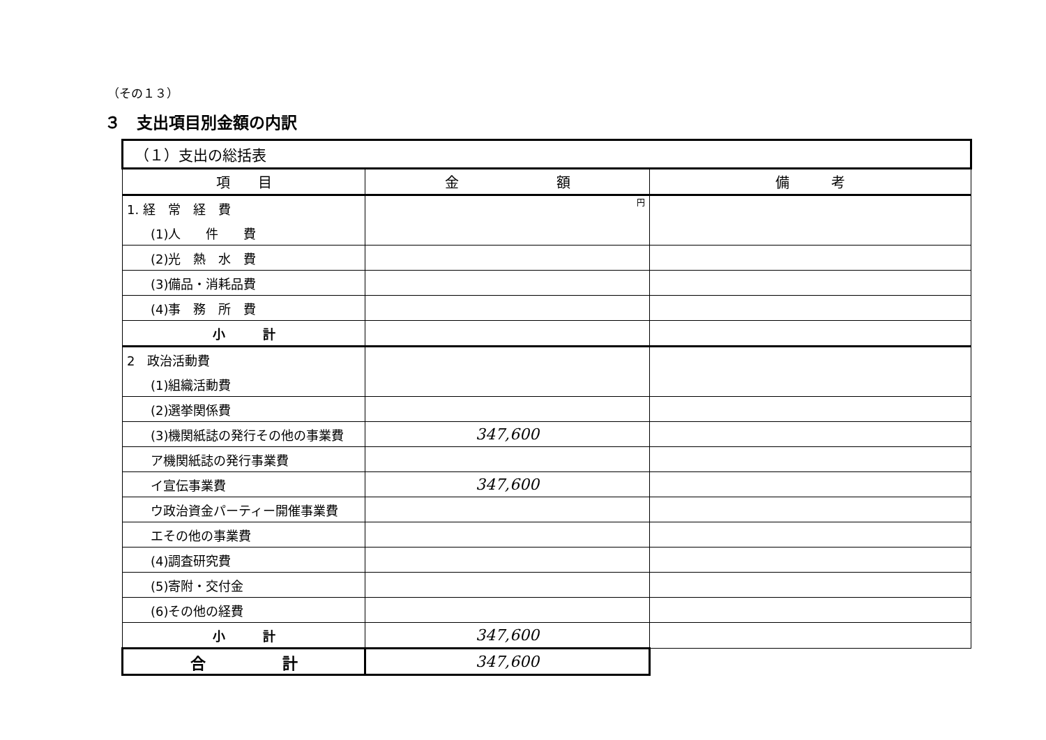（その１３）
３　支出項目別金額の内訳
| （１）支出の総括表 | | |
| 項 目 | 金 額 | 備 考 |
| 1. 経 常 経 費 | 円 | |
| (1)人 件 費 | | |
| (2)光 熱 水 費 | | |
| (3)備品・消耗品費 | | |
| (4)事 務 所 費 | | |
| 小 計 | | |
| 2 政治活動費 | | |
| (1)組織活動費 | | |
| (2)選挙関係費 | | |
| (3)機関紙誌の発行その他の事業費 | 347,600 | |
| ア機関紙誌の発行事業費 | | |
| イ宣伝事業費 | 347,600 | |
| ウ政治資金パーティー開催事業費 | | |
| エその他の事業費 | | |
| (4)調査研究費 | | |
| (5)寄附・交付金 | | |
| (6)その他の経費 | | |
| 小 計 | 347,600 | |
| 合 計 | 347,600 | |